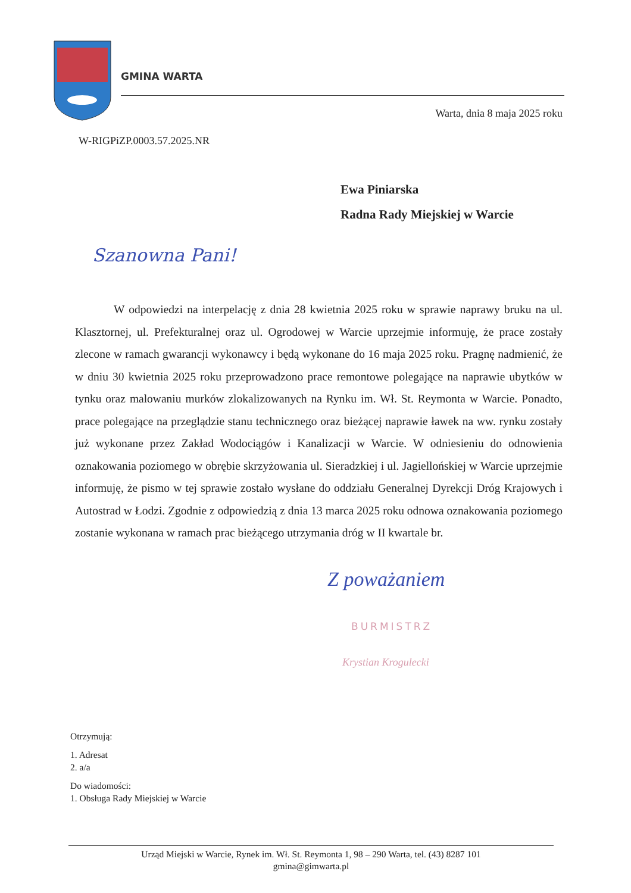GMINA WARTA
Warta, dnia 8 maja 2025 roku
W-RIGPiZP.0003.57.2025.NR
Ewa Piniarska
Radna Rady Miejskiej w Warcie
Szanowna Pani!
W odpowiedzi na interpelację z dnia 28 kwietnia 2025 roku w sprawie naprawy bruku na ul. Klasztornej, ul. Prefekturalnej oraz ul. Ogrodowej w Warcie uprzejmie informuję, że prace zostały zlecone w ramach gwarancji wykonawcy i będą wykonane do 16 maja 2025 roku. Pragnę nadmienić, że w dniu 30 kwietnia 2025 roku przeprowadzono prace remontowe polegające na naprawie ubytków w tynku oraz malowaniu murków zlokalizowanych na Rynku im. Wł. St. Reymonta w Warcie. Ponadto, prace polegające na przeglądzie stanu technicznego oraz bieżącej naprawie ławek na ww. rynku zostały już wykonane przez Zakład Wodociągów i Kanalizacji w Warcie. W odniesieniu do odnowienia oznakowania poziomego w obrębie skrzyżowania ul. Sieradzkiej i ul. Jagiellońskiej w Warcie uprzejmie informuję, że pismo w tej sprawie zostało wysłane do oddziału Generalnej Dyrekcji Dróg Krajowych i Autostrad w Łodzi. Zgodnie z odpowiedzią z dnia 13 marca 2025 roku odnowa oznakowania poziomego zostanie wykonana w ramach prac bieżącego utrzymania dróg w II kwartale br.
Z poważaniem
BURMISTRZ
Krystian Krogulecki
Otrzymują:
1. Adresat
2. a/a
Do wiadomości:
1. Obsługa Rady Miejskiej w Warcie
Urząd Miejski w Warcie, Rynek im. Wł. St. Reymonta 1, 98 – 290 Warta, tel. (43) 8287 101
gmina@gimwarta.pl